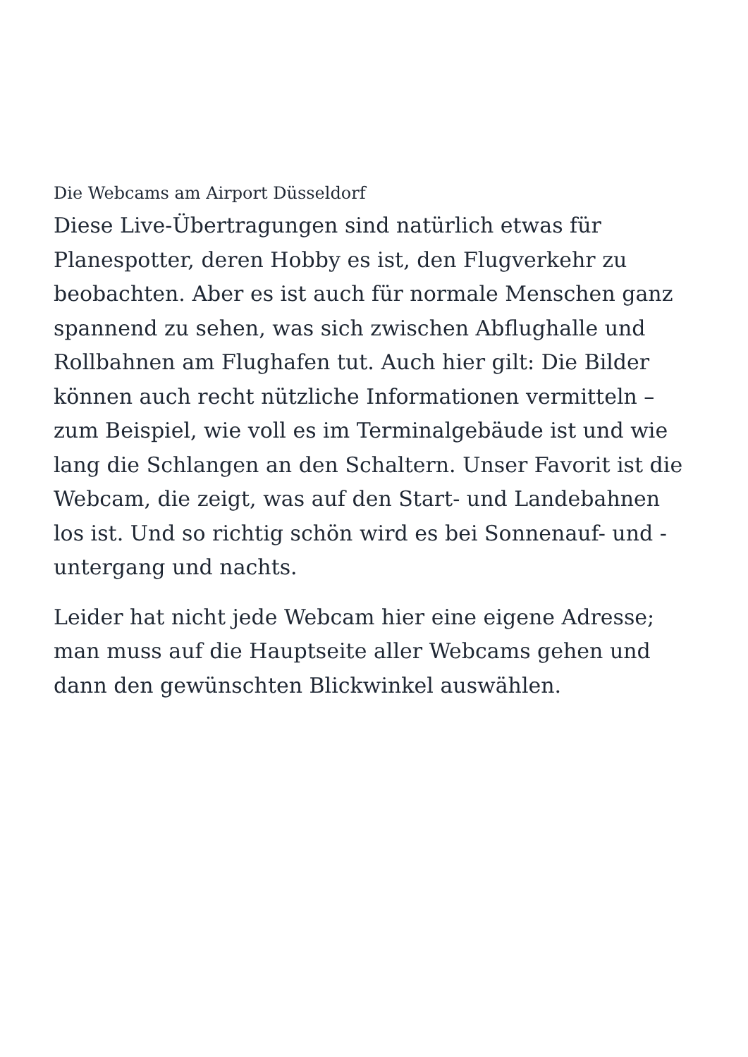Die Webcams am Airport Düsseldorf
Diese Live-Übertragungen sind natürlich etwas für Planespotter, deren Hobby es ist, den Flugverkehr zu beobachten. Aber es ist auch für normale Menschen ganz spannend zu sehen, was sich zwischen Abflughalle und Rollbahnen am Flughafen tut. Auch hier gilt: Die Bilder können auch recht nützliche Informationen vermitteln – zum Beispiel, wie voll es im Terminalgebäude ist und wie lang die Schlangen an den Schaltern. Unser Favorit ist die Webcam, die zeigt, was auf den Start- und Landebahnen los ist. Und so richtig schön wird es bei Sonnenauf- und -untergang und nachts.
Leider hat nicht jede Webcam hier eine eigene Adresse; man muss auf die Hauptseite aller Webcams gehen und dann den gewünschten Blickwinkel auswählen.